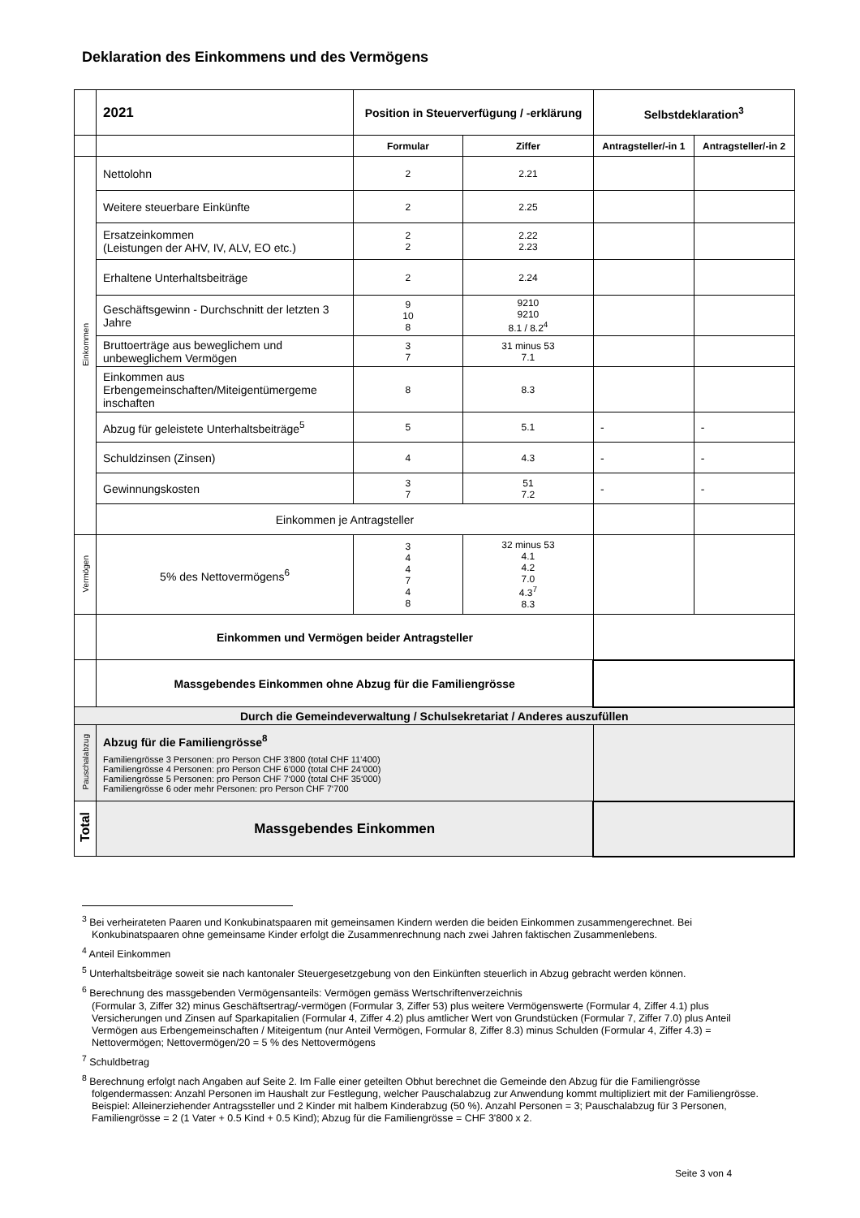Deklaration des Einkommens und des Vermögens
| | 2021 | Position in Steuerverfügung / -erklärung | | Selbstdeklaration<sup>3</sup> | |
| | | Formular | Ziffer | Antragsteller/-in 1 | Antragsteller/-in 2 |
| Einkommen | Nettolohn | 2 | 2.21 | | |
| | Weitere steuerbare Einkünfte | 2 | 2.25 | | |
| | Ersatzeinkommen (Leistungen der AHV, IV, ALV, EO etc.) | 2 2 | 2.22 2.23 | | |
| | Erhaltene Unterhaltsbeiträge | 2 | 2.24 | | |
| | Geschäftsgewinn - Durchschnitt der letzten 3 Jahre | 9 10 8 | 9210 9210 8.1 / 8.2<sup>4</sup> | | |
| | Bruttoerträge aus beweglichem und unbeweglichem Vermögen | 3 7 | 31 minus 53 7.1 | | |
| | Einkommen aus Erbengemeinschaften/Miteigentümergeme inschaften | 8 | 8.3 | | |
| | Abzug für geleistete Unterhaltsbeiträge<sup>5</sup> | 5 | 5.1 | - | - |
| | Schuldzinsen (Zinsen) | 4 | 4.3 | - | - |
| | Gewinnungskosten | 3 7 | 51 7.2 | - | - |
| | Einkommen je Antragsteller | | | | |
| Vermögen | 5% des Nettovermögens<sup>6</sup> | 3 4 4 7 4 8 | 32 minus 53 4.1 4.2 7.0 4.3<sup>7</sup> 8.3 | | |
| | Einkommen und Vermögen beider Antragsteller | | | | |
| | Massgebendes Einkommen ohne Abzug für die Familiengrösse | | | | |
| Durch die Gemeindeverwaltung / Schulsekretariat / Anderes auszufüllen | | | | | |
| Pauschalabzug | Abzug für die Familiengrösse<sup>8</sup> Familiengrösse 3 Personen: pro Person CHF 3’800 (total CHF 11’400) Familiengrösse 4 Personen: pro Person CHF 6’000 (total CHF 24’000) Familiengrösse 5 Personen: pro Person CHF 7‘000 (total CHF 35‘000) Familiengrösse 6 oder mehr Personen: pro Person CHF 7‘700 | | | | |
| Total | Massgebendes Einkommen | | | | |
<sup>3</sup> Bei verheirateten Paaren und Konkubinatspaaren mit gemeinsamen Kindern werden die beiden Einkommen zusammengerechnet. Bei Konkubinatspaaren ohne gemeinsame Kinder erfolgt die Zusammenrechnung nach zwei Jahren faktischen Zusammenlebens.
<sup>4</sup> Anteil Einkommen
<sup>5</sup> Unterhaltsbeiträge soweit sie nach kantonaler Steuergesetzgebung von den Einkünften steuerlich in Abzug gebracht werden können.
<sup>6</sup> Berechnung des massgebenden Vermögensanteils: Vermögen gemäss Wertschriftenverzeichnis
(Formular 3, Ziffer 32) minus Geschäftsertrag/-vermögen (Formular 3, Ziffer 53) plus weitere Vermögenswerte (Formular 4, Ziffer 4.1) plus Versicherungen und Zinsen auf Sparkapitalien (Formular 4, Ziffer 4.2) plus amtlicher Wert von Grundstücken (Formular 7, Ziffer 7.0) plus Anteil Vermögen aus Erbengemeinschaften / Miteigentum (nur Anteil Vermögen, Formular 8, Ziffer 8.3) minus Schulden (Formular 4, Ziffer 4.3) = Nettovermögen; Nettovermögen/20 = 5 % des Nettovermögens
<sup>7</sup> Schuldbetrag
<sup>8</sup> Berechnung erfolgt nach Angaben auf Seite 2. Im Falle einer geteilten Obhut berechnet die Gemeinde den Abzug für die Familiengrösse folgendermassen: Anzahl Personen im Haushalt zur Festlegung, welcher Pauschalabzug zur Anwendung kommt multipliziert mit der Familiengrösse.
Beispiel: Alleinerziehender Antragssteller und 2 Kinder mit halbem Kinderabzug (50 %). Anzahl Personen = 3; Pauschalabzug für 3 Personen, Familiengrösse = 2 (1 Vater + 0.5 Kind + 0.5 Kind); Abzug für die Familiengrösse = CHF 3'800 x 2.
Seite 3 von 4